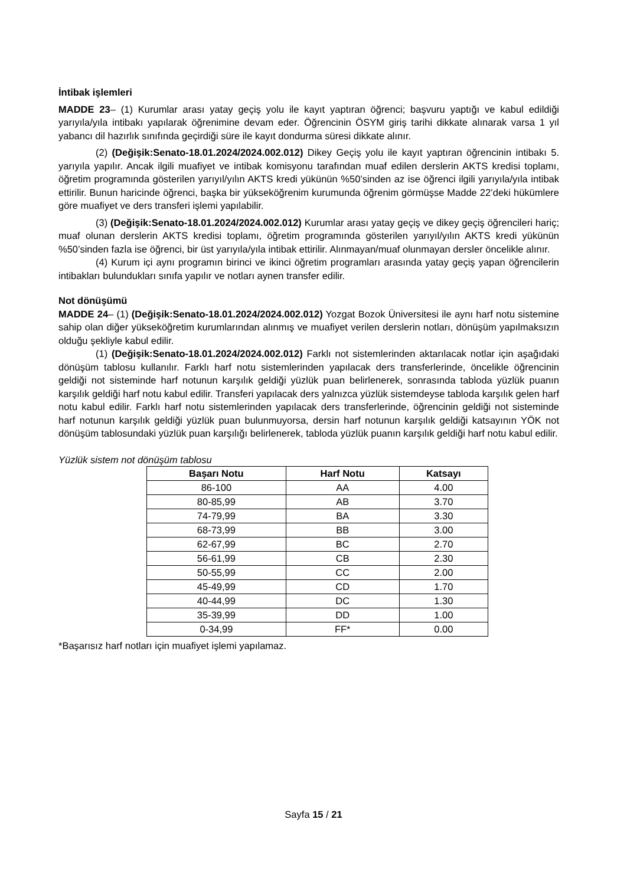İntibak işlemleri
MADDE 23– (1) Kurumlar arası yatay geçiş yolu ile kayıt yaptıran öğrenci; başvuru yaptığı ve kabul edildiği yarıyıla/yıla intibakı yapılarak öğrenimine devam eder. Öğrencinin ÖSYM giriş tarihi dikkate alınarak varsa 1 yıl yabancı dil hazırlık sınıfında geçirdiği süre ile kayıt dondurma süresi dikkate alınır.
(2) (Değişik:Senato-18.01.2024/2024.002.012) Dikey Geçiş yolu ile kayıt yaptıran öğrencinin intibakı 5. yarıyıla yapılır. Ancak ilgili muafiyet ve intibak komisyonu tarafından muaf edilen derslerin AKTS kredisi toplamı, öğretim programında gösterilen yarıyıl/yılın AKTS kredi yükünün %50’sinden az ise öğrenci ilgili yarıyıla/yıla intibak ettirilir. Bunun haricinde öğrenci, başka bir yükseköğrenim kurumunda öğrenim görmüşse Madde 22’deki hükümlere göre muafiyet ve ders transferi işlemi yapılabilir.
(3) (Değişik:Senato-18.01.2024/2024.002.012) Kurumlar arası yatay geçiş ve dikey geçiş öğrencileri hariç; muaf olunan derslerin AKTS kredisi toplamı, öğretim programında gösterilen yarıyıl/yılın AKTS kredi yükünün %50’sinden fazla ise öğrenci, bir üst yarıyıla/yıla intibak ettirilir. Alınmayan/muaf olunmayan dersler öncelikle alınır.
(4) Kurum içi aynı programın birinci ve ikinci öğretim programları arasında yatay geçiş yapan öğrencilerin intibakları bulundukları sınıfa yapılır ve notları aynen transfer edilir.
Not dönüşümü
MADDE 24– (1) (Değişik:Senato-18.01.2024/2024.002.012) Yozgat Bozok Üniversitesi ile aynı harf notu sistemine sahip olan diğer yükseköğretim kurumlarından alınmış ve muafiyet verilen derslerin notları, dönüşüm yapılmaksızın olduğu şekliyle kabul edilir.
(1) (Değişik:Senato-18.01.2024/2024.002.012) Farklı not sistemlerinden aktarılacak notlar için aşağıdaki dönüşüm tablosu kullanılır. Farklı harf notu sistemlerinden yapılacak ders transferlerinde, öncelikle öğrencinin geldiği not sisteminde harf notunun karşılık geldiği yüzlük puan belirlenerek, sonrasında tabloda yüzlük puanın karşılık geldiği harf notu kabul edilir. Transferi yapılacak ders yalnızca yüzlük sistemdeyse tabloda karşılık gelen harf notu kabul edilir. Farklı harf notu sistemlerinden yapılacak ders transferlerinde, öğrencinin geldiği not sisteminde harf notunun karşılık geldiği yüzlük puan bulunmuyorsa, dersin harf notunun karşılık geldiği katsayının YÖK not dönüşüm tablosundaki yüzlük puan karşılığı belirlenerek, tabloda yüzlük puanın karşılık geldiği harf notu kabul edilir.
Yüzlük sistem not dönüşüm tablosu
| Başarı Notu | Harf Notu | Katsayı |
| --- | --- | --- |
| 86-100 | AA | 4.00 |
| 80-85,99 | AB | 3.70 |
| 74-79,99 | BA | 3.30 |
| 68-73,99 | BB | 3.00 |
| 62-67,99 | BC | 2.70 |
| 56-61,99 | CB | 2.30 |
| 50-55,99 | CC | 2.00 |
| 45-49,99 | CD | 1.70 |
| 40-44,99 | DC | 1.30 |
| 35-39,99 | DD | 1.00 |
| 0-34,99 | FF* | 0.00 |
*Başarısız harf notları için muafiyet işlemi yapılamaz.
Sayfa 15 / 21